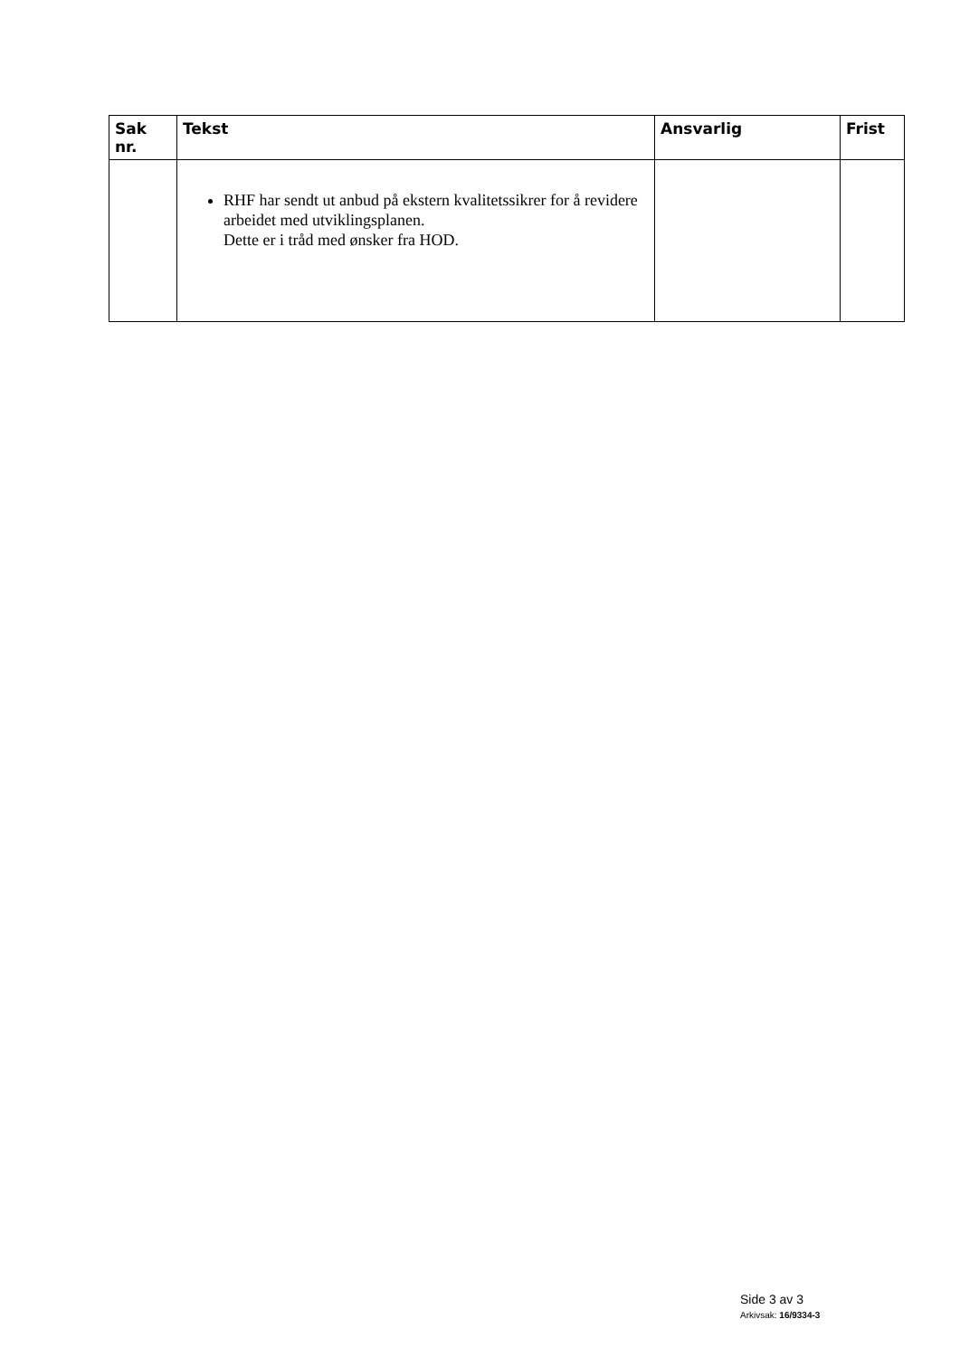| Sak nr. | Tekst | Ansvarlig | Frist |
| --- | --- | --- | --- |
| | RHF har sendt ut anbud på ekstern kvalitetssikrer for å revidere arbeidet med utviklingsplanen. Dette er i tråd med ønsker fra HOD. | | |
Side 3 av 3
Arkivsak: 16/9334-3